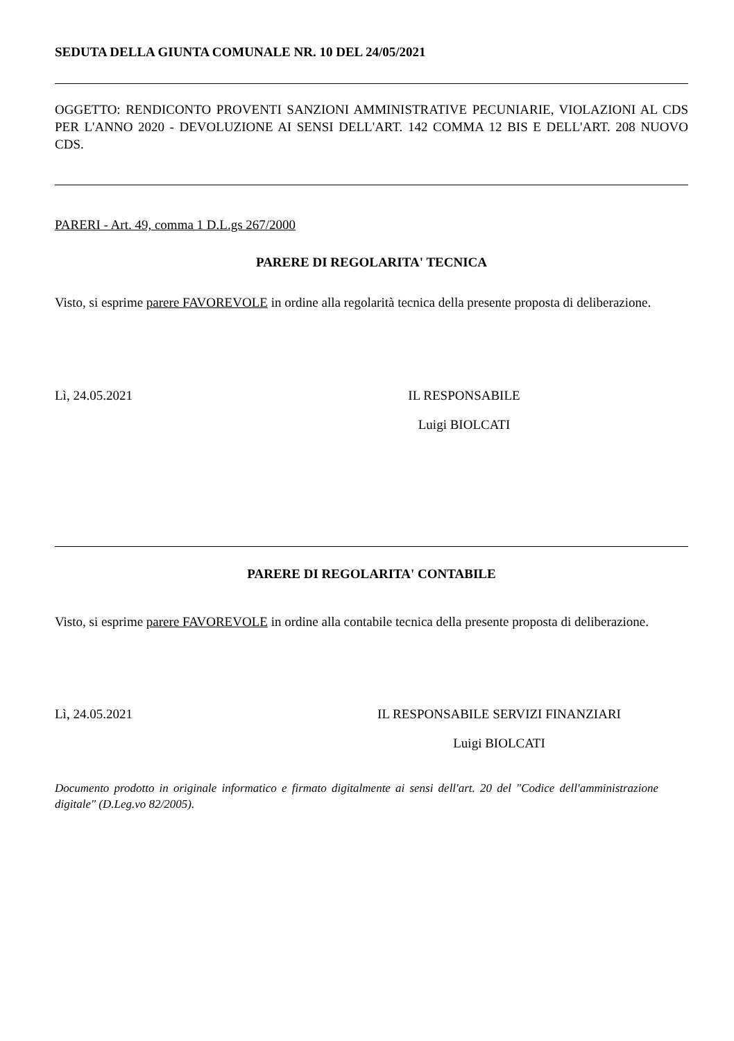SEDUTA DELLA GIUNTA COMUNALE NR. 10 DEL 24/05/2021
OGGETTO: RENDICONTO PROVENTI SANZIONI AMMINISTRATIVE PECUNIARIE, VIOLAZIONI AL CDS PER L'ANNO 2020 - DEVOLUZIONE AI SENSI DELL'ART. 142 COMMA 12 BIS E DELL'ART. 208 NUOVO CDS.
PARERI - Art. 49, comma 1 D.L.gs 267/2000
PARERE DI REGOLARITA' TECNICA
Visto, si esprime parere FAVOREVOLE in ordine alla regolarità tecnica della presente proposta di deliberazione.
Lì, 24.05.2021 IL RESPONSABILE
Luigi BIOLCATI
PARERE DI REGOLARITA' CONTABILE
Visto, si esprime parere FAVOREVOLE in ordine alla contabile tecnica della presente proposta di deliberazione.
Lì, 24.05.2021 IL RESPONSABILE SERVIZI FINANZIARI
Luigi BIOLCATI
Documento prodotto in originale informatico e firmato digitalmente ai sensi dell'art. 20 del "Codice dell'amministrazione digitale" (D.Leg.vo 82/2005).